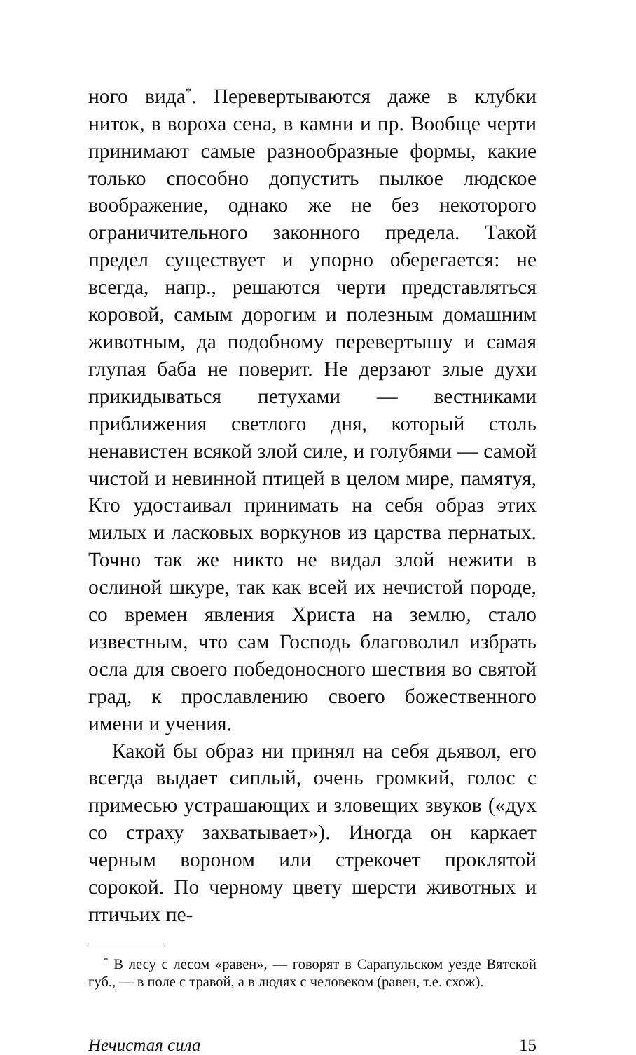ного вида<sup>*</sup>. Перевертываются даже в клубки ниток, в вороха сена, в камни и пр. Вообще черти принимают самые разнообразные формы, какие только способно допустить пылкое людское воображение, однако же не без некоторого ограничительного законного предела. Такой предел существует и упорно оберегается: не всегда, напр., решаются черти представляться коровой, самым дорогим и полезным домашним животным, да подобному перевертышу и самая глупая баба не поверит. Не дерзают злые духи прикидываться петухами — вестниками приближения светлого дня, который столь ненавистен всякой злой силе, и голубями — самой чистой и невинной птицей в целом мире, памятуя, Кто удостаивал принимать на себя образ этих милых и ласковых воркунов из царства пернатых. Точно так же никто не видал злой нежити в ослиной шкуре, так как всей их нечистой породе, со времен явления Христа на землю, стало известным, что сам Господь благоволил избрать осла для своего победоносного шествия во святой град, к прославлению своего божественного имени и учения.
Какой бы образ ни принял на себя дьявол, его всегда выдает сиплый, очень громкий, голос с примесью устрашающих и зловещих звуков («дух со страху захватывает»). Иногда он каркает черным вороном или стрекочет проклятой сорокой. По черному цвету шерсти животных и птичьих пе-
<sup>*</sup> В лесу с лесом «равен», — говорят в Сарапульском уезде Вятской губ., — в поле с травой, а в людях с человеком (равен, т.е. схож).
Нечистая сила 15